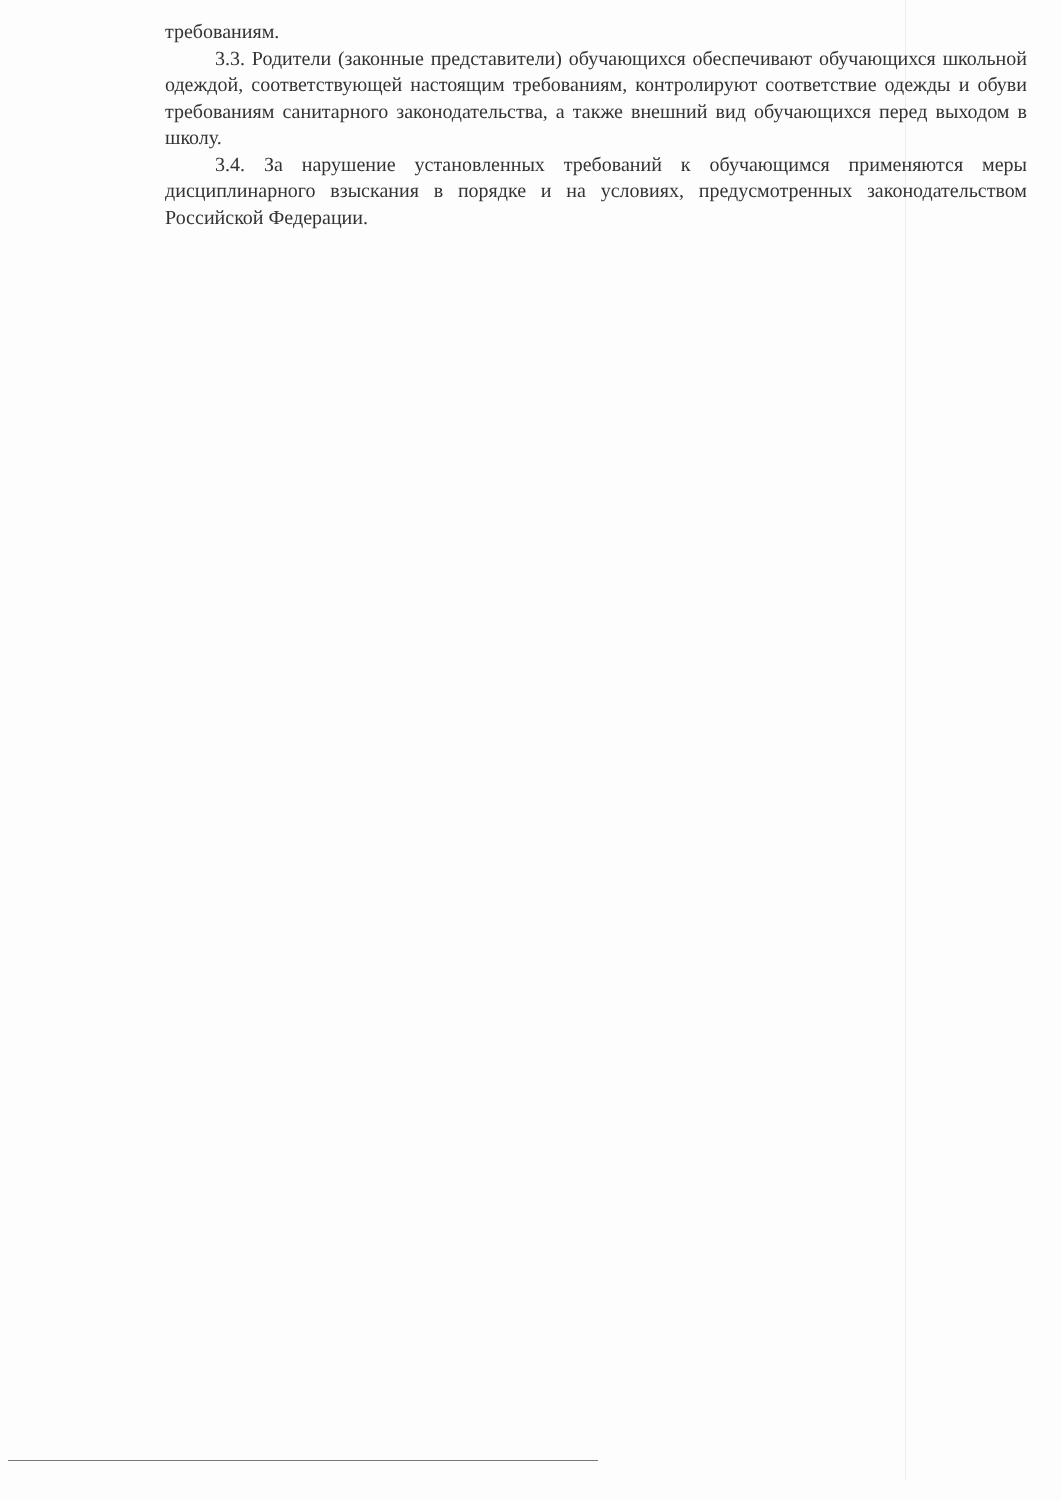требованиям.
3.3. Родители (законные представители) обучающихся обеспечивают обучающихся школьной одеждой, соответствующей настоящим требованиям, контролируют соответствие одежды и обуви требованиям санитарного законодательства, а также внешний вид обучающихся перед выходом в школу.
3.4. За нарушение установленных требований к обучающимся применяются меры дисциплинарного взыскания в порядке и на условиях, предусмотренных законодательством Российской Федерации.